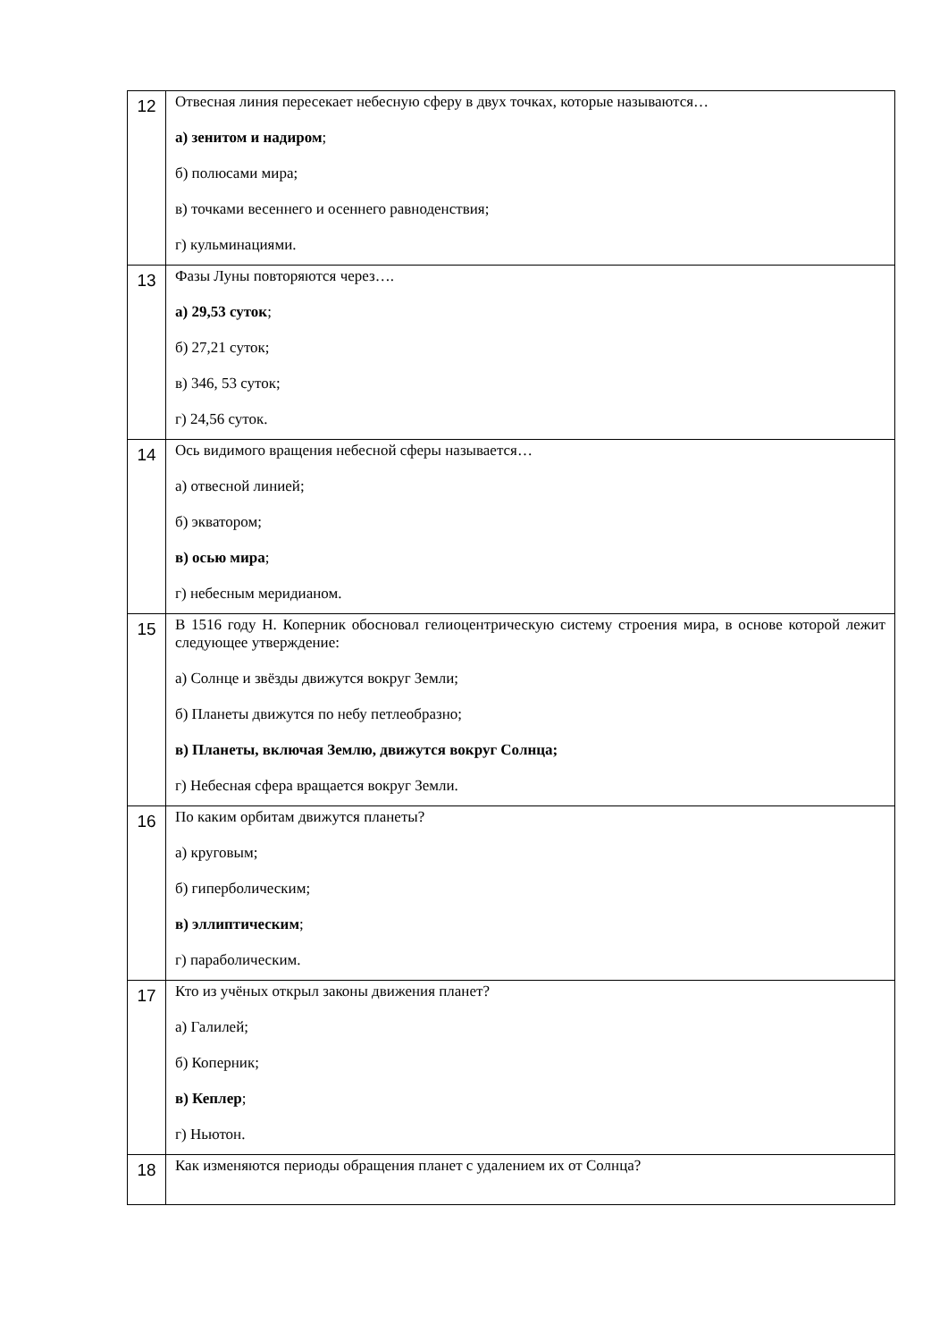| 12 | Отвесная линия пересекает небесную сферу в двух точках, которые называются… а) зенитом и надиром ; б) полюсами мира; в) точками весеннего и осеннего равноденствия; г) кульминациями. |
| 13 | Фазы Луны повторяются через…. а) 29,53 суток ; б) 27,21 суток; в) 346, 53 суток; г) 24,56 суток. |
| 14 | Ось видимого вращения небесной сферы называется… а) отвесной линией; б) экватором; в) осью мира ; г) небесным меридианом. |
| 15 | В 1516 году Н. Коперник обосновал гелиоцентрическую систему строения мира, в основе которой лежит следующее утверждение: а) Солнце и звёзды движутся вокруг Земли; б) Планеты движутся по небу петлеобразно; в) Планеты, включая Землю, движутся вокруг Солнца; г) Небесная сфера вращается вокруг Земли. |
| 16 | По каким орбитам движутся планеты? а) круговым; б) гиперболическим; в) эллиптическим ; г) параболическим. |
| 17 | Кто из учёных открыл законы движения планет? а) Галилей; б) Коперник; в) Кеплер ; г) Ньютон. |
| 18 | Как изменяются периоды обращения планет с удалением их от Солнца? |